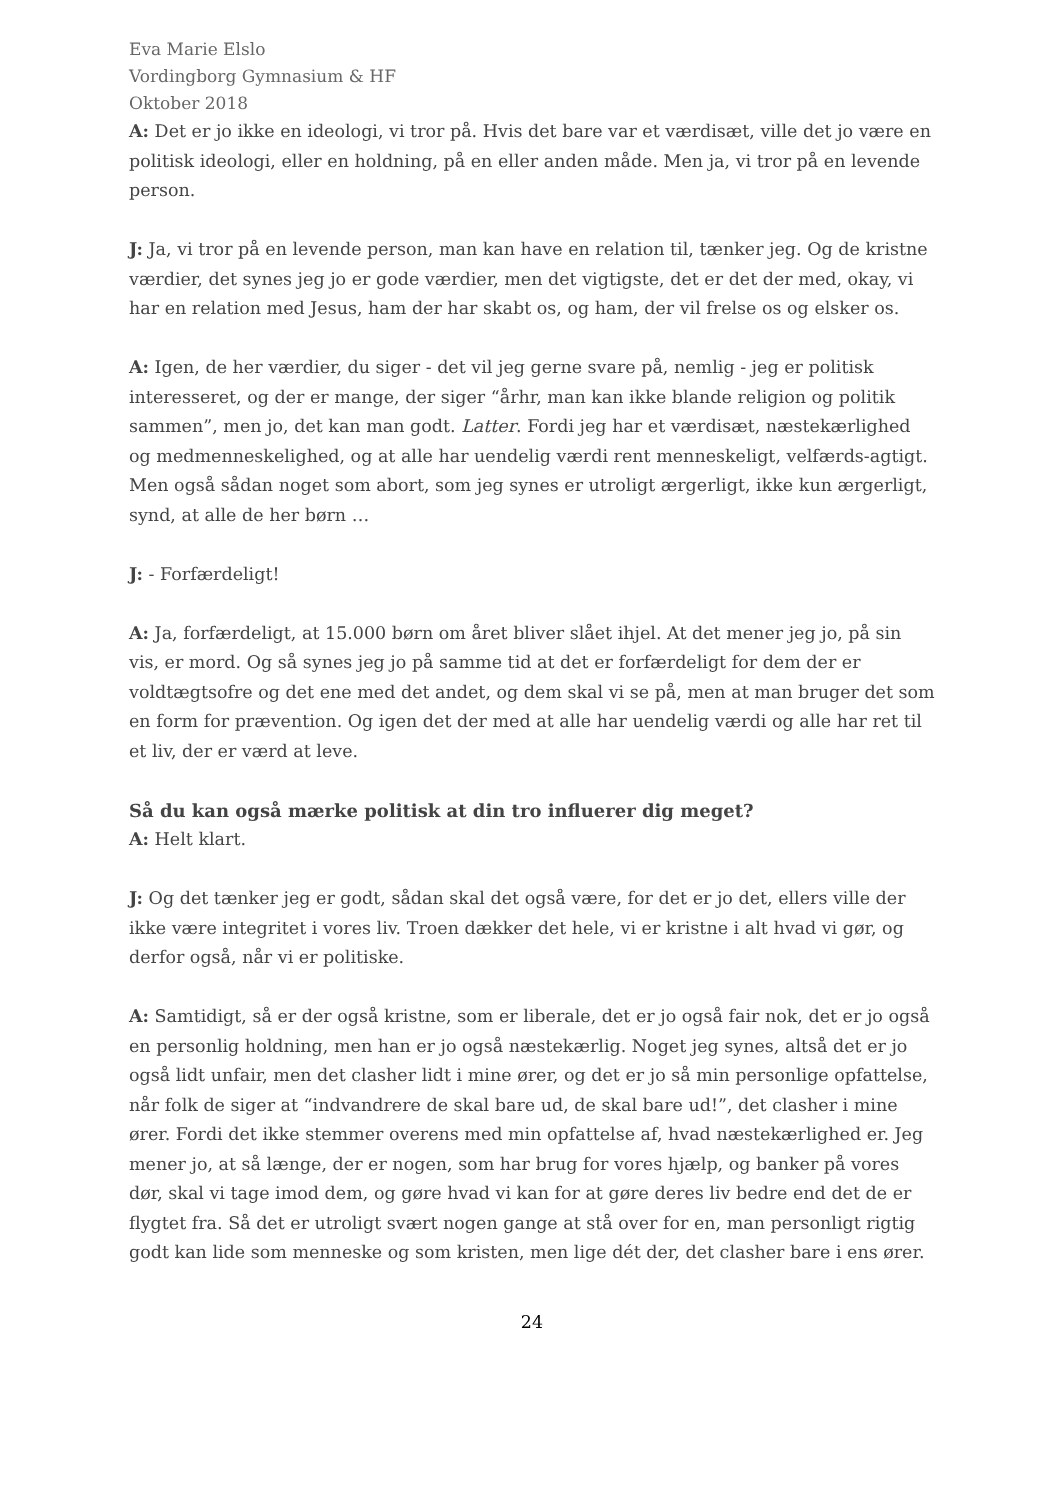Eva Marie Elslo
Vordingborg Gymnasium & HF
Oktober 2018
A: Det er jo ikke en ideologi, vi tror på. Hvis det bare var et værdisæt, ville det jo være en politisk ideologi, eller en holdning, på en eller anden måde. Men ja, vi tror på en levende person.
J: Ja, vi tror på en levende person, man kan have en relation til, tænker jeg. Og de kristne værdier, det synes jeg jo er gode værdier, men det vigtigste, det er det der med, okay, vi har en relation med Jesus, ham der har skabt os, og ham, der vil frelse os og elsker os.
A: Igen, de her værdier, du siger - det vil jeg gerne svare på, nemlig - jeg er politisk interesseret, og der er mange, der siger “århr, man kan ikke blande religion og politik sammen”, men jo, det kan man godt. Latter. Fordi jeg har et værdisæt, næstekærlighed og medmenneskelighed, og at alle har uendelig værdi rent menneskeligt, velfærds-agtigt. Men også sådan noget som abort, som jeg synes er utroligt ærgerligt, ikke kun ærgerligt, synd, at alle de her børn …
J: - Forfærdeligt!
A: Ja, forfærdeligt, at 15.000 børn om året bliver slået ihjel. At det mener jeg jo, på sin vis, er mord. Og så synes jeg jo på samme tid at det er forfærdeligt for dem der er voldtægtsofre og det ene med det andet, og dem skal vi se på, men at man bruger det som en form for prævention. Og igen det der med at alle har uendelig værdi og alle har ret til et liv, der er værd at leve.
Så du kan også mærke politisk at din tro influerer dig meget?
A: Helt klart.
J: Og det tænker jeg er godt, sådan skal det også være, for det er jo det, ellers ville der ikke være integritet i vores liv. Troen dækker det hele, vi er kristne i alt hvad vi gør, og derfor også, når vi er politiske.
A: Samtidigt, så er der også kristne, som er liberale, det er jo også fair nok, det er jo også en personlig holdning, men han er jo også næstekærlig. Noget jeg synes, altså det er jo også lidt unfair, men det clasher lidt i mine ører, og det er jo så min personlige opfattelse, når folk de siger at “indvandrere de skal bare ud, de skal bare ud!”, det clasher i mine ører. Fordi det ikke stemmer overens med min opfattelse af, hvad næstekærlighed er. Jeg mener jo, at så længe, der er nogen, som har brug for vores hjælp, og banker på vores dør, skal vi tage imod dem, og gøre hvad vi kan for at gøre deres liv bedre end det de er flygtet fra. Så det er utroligt svært nogen gange at stå over for en, man personligt rigtig godt kan lide som menneske og som kristen, men lige dét der, det clasher bare i ens ører.
24